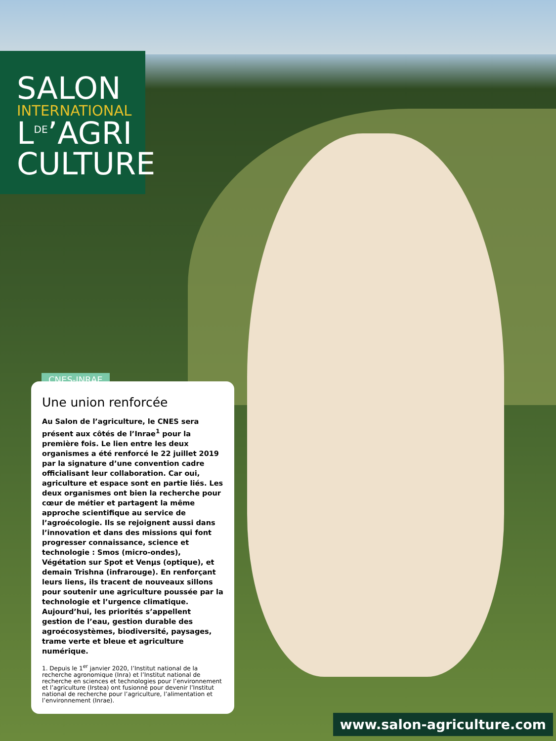SALON
INTERNATIONAL
L<sup>DE</sup>’AGRI
CULTURE
CNES-INRAE
Une union renforcée
Au Salon de l’agriculture, le CNES sera présent aux côtés de l’Inrae<sup>1</sup> pour la première fois. Le lien entre les deux organismes a été renforcé le 22 juillet 2019 par la signature d’une convention cadre officialisant leur collaboration. Car oui, agriculture et espace sont en partie liés. Les deux organismes ont bien la recherche pour cœur de métier et partagent la même approche scientifique au service de l’agroécologie. Ils se rejoignent aussi dans l’innovation et dans des missions qui font progresser connaissance, science et technologie : Smos (micro-ondes), Végétation sur Spot et Venµs (optique), et demain Trishna (infrarouge). En renforçant leurs liens, ils tracent de nouveaux sillons pour soutenir une agriculture poussée par la technologie et l’urgence climatique. Aujourd’hui, les priorités s’appellent gestion de l’eau, gestion durable des agroécosystèmes, biodiversité, paysages, trame verte et bleue et agriculture numérique.
1. Depuis le 1<sup>er</sup> janvier 2020, l’Institut national de la recherche agronomique (Inra) et l’Institut national de recherche en sciences et technologies pour l’environnement et l’agriculture (Irstea) ont fusionné pour devenir l’Institut national de recherche pour l’agriculture, l’alimentation et l’environnement (Inrae).
www.salon-agriculture.com